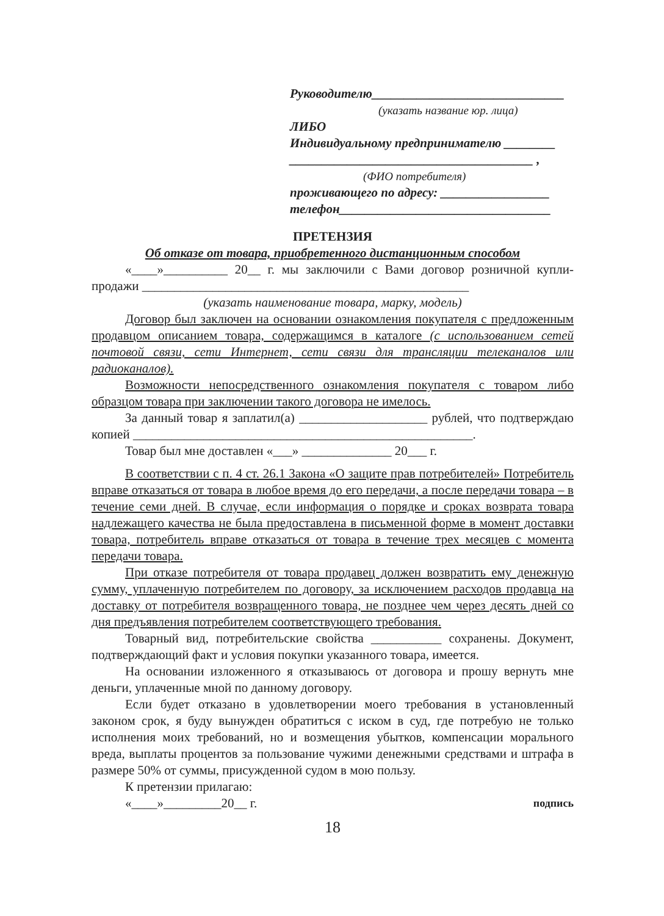Руководителю______________________________
(указать название юр. лица)
ЛИБО
Индивидуальному предпринимателю ________
______________________________________ ,
(ФИО потребителя)
проживающего по адресу: _________________
телефон_________________________________
ПРЕТЕНЗИЯ
Об отказе от товара, приобретенного дистанционным способом
«____»__________ 20__ г. мы заключили с Вами договор розничной купли-продажи ___________________________________________________
(указать наименование товара, марку, модель)
Договор был заключен на основании ознакомления покупателя с предложенным продавцом описанием товара, содержащимся в каталоге (с использованием сетей почтовой связи, сети Интернет, сети связи для трансляции телеканалов или радиоканалов).
Возможности непосредственного ознакомления покупателя с товаром либо образцом товара при заключении такого договора не имелось.
За данный товар я заплатил(а) ____________________ рублей, что подтверждаю копией _____________________________________________________.
Товар был мне доставлен «___» ______________ 20___ г.
В соответствии с п. 4 ст. 26.1 Закона «О защите прав потребителей» Потребитель вправе отказаться от товара в любое время до его передачи, а после передачи товара – в течение семи дней. В случае, если информация о порядке и сроках возврата товара надлежащего качества не была предоставлена в письменной форме в момент доставки товара, потребитель вправе отказаться от товара в течение трех месяцев с момента передачи товара.
При отказе потребителя от товара продавец должен возвратить ему денежную сумму, уплаченную потребителем по договору, за исключением расходов продавца на доставку от потребителя возвращенного товара, не позднее чем через десять дней со дня предъявления потребителем соответствующего требования.
Товарный вид, потребительские свойства ___________ сохранены. Документ, подтверждающий факт и условия покупки указанного товара, имеется.
На основании изложенного я отказываюсь от договора и прошу вернуть мне деньги, уплаченные мной по данному договору.
Если будет отказано в удовлетворении моего требования в установленный законом срок, я буду вынужден обратиться с иском в суд, где потребую не только исполнения моих требований, но и возмещения убытков, компенсации морального вреда, выплаты процентов за пользование чужими денежными средствами и штрафа в размере 50% от суммы, присужденной судом в мою пользу.
К претензии прилагаю:
«____»_________20__ г. подпись
18